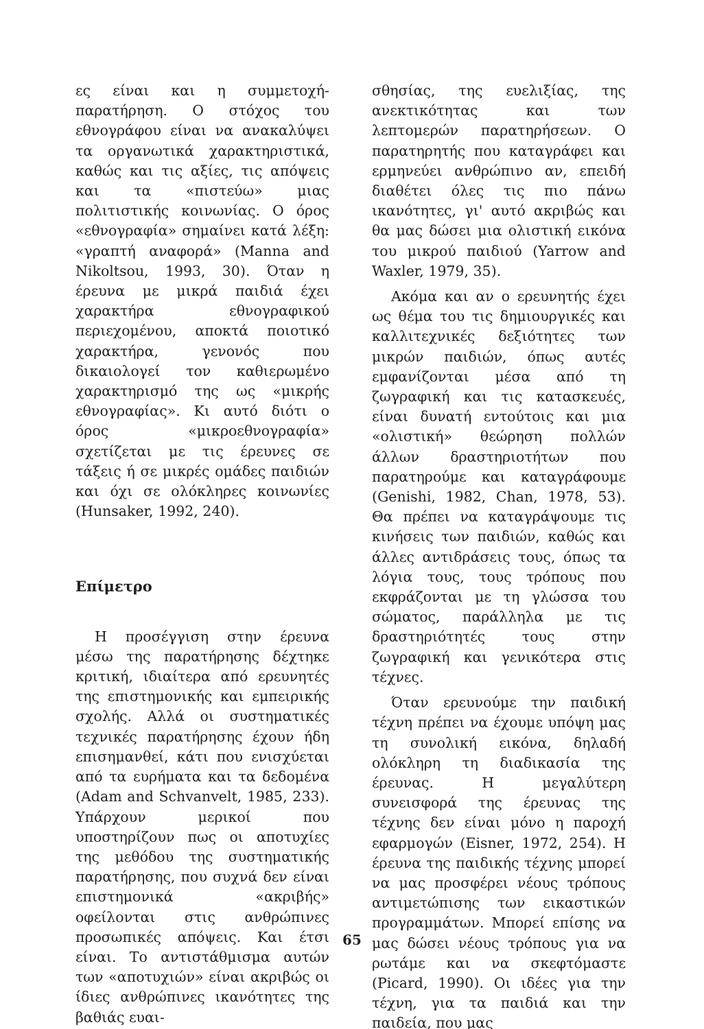ες είναι και η συμμετοχή-παρατήρηση. Ο στόχος του εθνογράφου είναι να ανακαλύψει τα οργανωτικά χαρακτηριστικά, καθώς και τις αξίες, τις απόψεις και τα «πιστεύω» μιας πολιτιστικής κοινωνίας. Ο όρος «εθνογραφία» σημαίνει κατά λέξη: «γραπτή αναφορά» (Manna and Nikoltsou, 1993, 30). Όταν η έρευνα με μικρά παιδιά έχει χαρακτήρα εθνογραφικού περιεχομένου, αποκτά ποιοτικό χαρακτήρα, γενονός που δικαιολογεί τον καθιερωμένο χαρακτηρισμό της ως «μικρής εθνογραφίας». Κι αυτό διότι ο όρος «μικροεθνογραφία» σχετίζεται με τις έρευνες σε τάξεις ή σε μικρές ομάδες παιδιών και όχι σε ολόκληρες κοινωνίες (Hunsaker, 1992, 240).
Επίμετρο
Η προσέγγιση στην έρευνα μέσω της παρατήρησης δέχτηκε κριτική, ιδιαίτερα από ερευνητές της επιστημονικής και εμπειρικής σχολής. Αλλά οι συστηματικές τεχνικές παρατήρησης έχουν ήδη επισημανθεί, κάτι που ενισχύεται από τα ευρήματα και τα δεδομένα (Adam and Schvanvelt, 1985, 233). Υπάρχουν μερικοί που υποστηρίζουν πως οι αποτυχίες της μεθόδου της συστηματικής παρατήρησης, που συχνά δεν είναι επιστημονικά «ακριβής» οφείλονται στις ανθρώπινες προσωπικές απόψεις. Και έτσι είναι. Το αντιστάθμισμα αυτών των «αποτυχιών» είναι ακριβώς οι ίδιες ανθρώπινες ικανότητες της βαθιάς ευαι-
σθησίας, της ευελιξίας, της ανεκτικότητας και των λεπτομερών παρατηρήσεων. Ο παρατηρητής που καταγράφει και ερμηνεύει ανθρώπινο αν, επειδή διαθέτει όλες τις πιο πάνω ικανότητες, γι' αυτό ακριβώς και θα μας δώσει μια ολιστική εικόνα του μικρού παιδιού (Yarrow and Waxler, 1979, 35).
Ακόμα και αν ο ερευνητής έχει ως θέμα του τις δημιουργικές και καλλιτεχνικές δεξιότητες των μικρών παιδιών, όπως αυτές εμφανίζονται μέσα από τη ζωγραφική και τις κατασκευές, είναι δυνατή εντούτοις και μια «ολιστική» θεώρηση πολλών άλλων δραστηριοτήτων που παρατηρούμε και καταγράφουμε (Genishi, 1982, Chan, 1978, 53). Θα πρέπει να καταγράψουμε τις κινήσεις των παιδιών, καθώς και άλλες αντιδράσεις τους, όπως τα λόγια τους, τους τρόπους που εκφράζονται με τη γλώσσα του σώματος, παράλληλα με τις δραστηριότητές τους στην ζωγραφική και γενικότερα στις τέχνες.
Όταν ερευνούμε την παιδική τέχνη πρέπει να έχουμε υπόψη μας τη συνολική εικόνα, δηλαδή ολόκληρη τη διαδικασία της έρευνας. Η μεγαλύτερη συνεισφορά της έρευνας της τέχνης δεν είναι μόνο η παροχή εφαρμογών (Eisner, 1972, 254). Η έρευνα της παιδικής τέχνης μπορεί να μας προσφέρει νέους τρόπους αντιμετώπισης των εικαστικών προγραμμάτων. Μπορεί επίσης να μας δώσει νέους τρόπους για να ρωτάμε και να σκεφτόμαστε (Picard, 1990). Οι ιδέες για την τέχνη, για τα παιδιά και την παιδεία, που μας
65